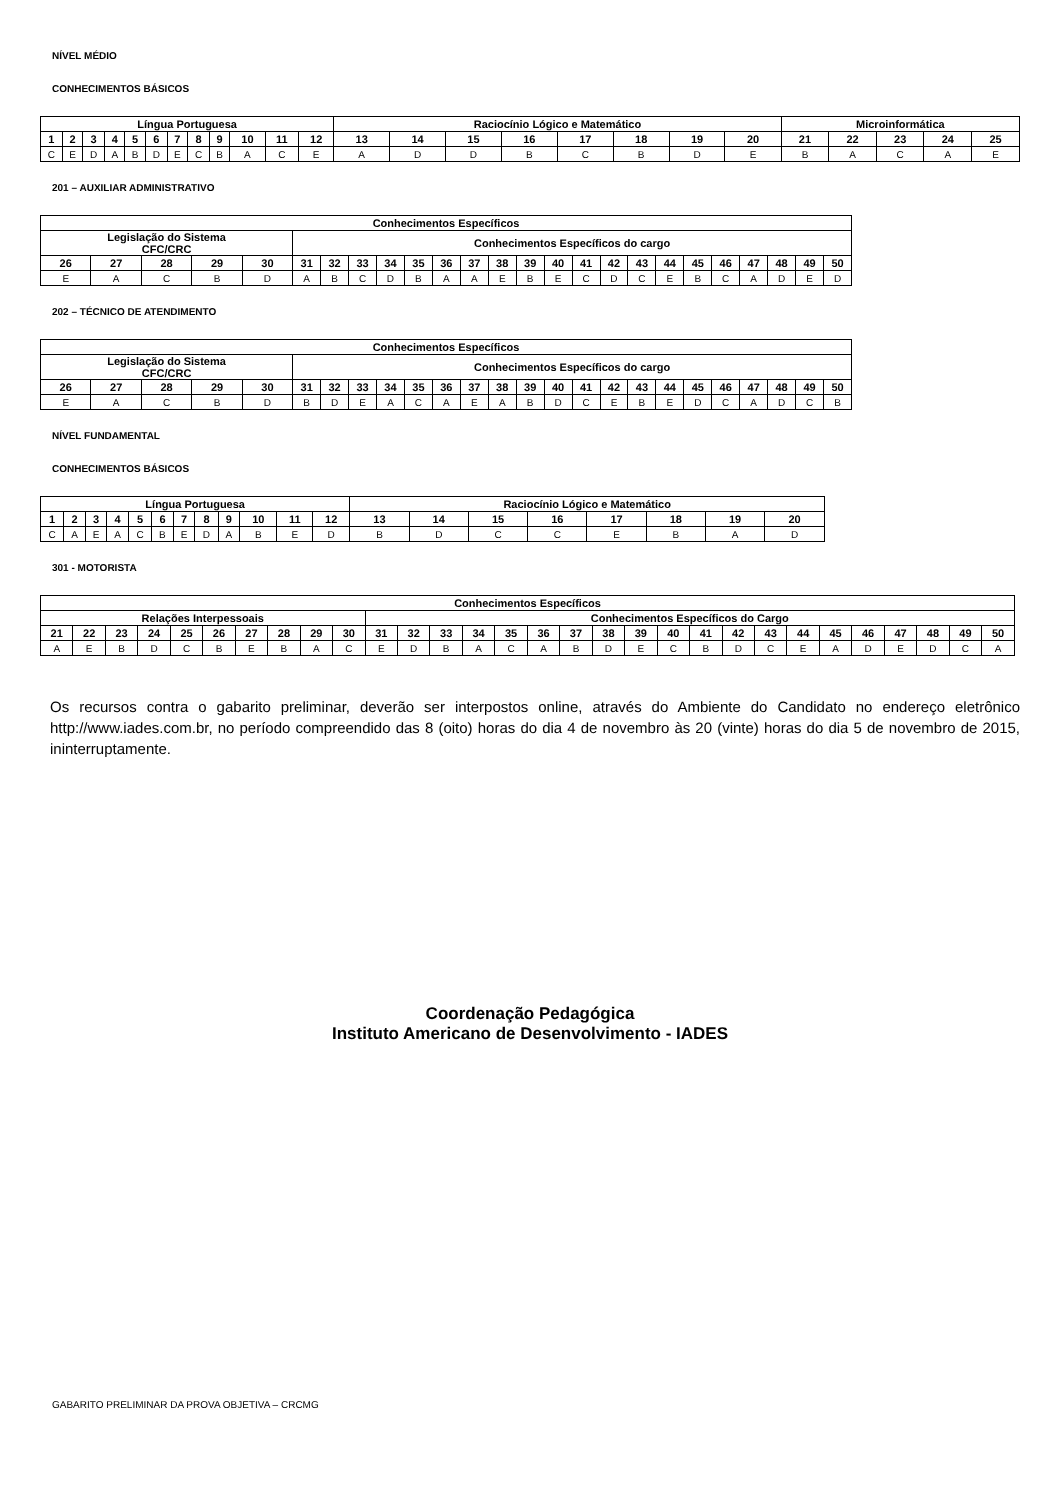NÍVEL MÉDIO
CONHECIMENTOS BÁSICOS
| Língua Portuguesa | | | | | | | | | | | | Raciocínio Lógico e Matemático | | | | | | | | Microinformática | | | | |
| --- | --- | --- | --- | --- | --- | --- | --- | --- | --- | --- | --- | --- | --- | --- | --- | --- | --- | --- | --- | --- | --- | --- | --- | --- |
| 1 | 2 | 3 | 4 | 5 | 6 | 7 | 8 | 9 | 10 | 11 | 12 | 13 | 14 | 15 | 16 | 17 | 18 | 19 | 20 | 21 | 22 | 23 | 24 | 25 |
| C | E | D | A | B | D | E | C | B | A | C | E | A | D | D | B | C | B | D | E | B | A | C | A | E |
201 – AUXILIAR ADMINISTRATIVO
| Conhecimentos Específicos | | | | | | | | | | | | | | | | | | | | | | | | |
| --- | --- | --- | --- | --- | --- | --- | --- | --- | --- | --- | --- | --- | --- | --- | --- | --- | --- | --- | --- | --- | --- | --- | --- | --- |
| Legislação do Sistema CFC/CRC | | | | | Conhecimentos Específicos do cargo | | | | | | | | | | | | | | | | | | | |
| 26 | 27 | 28 | 29 | 30 | 31 | 32 | 33 | 34 | 35 | 36 | 37 | 38 | 39 | 40 | 41 | 42 | 43 | 44 | 45 | 46 | 47 | 48 | 49 | 50 |
| E | A | C | B | D | A | B | C | D | B | A | A | E | B | E | C | D | C | E | B | C | A | D | E | D |
202 – TÉCNICO DE ATENDIMENTO
| Conhecimentos Específicos | | | | | | | | | | | | | | | | | | | | | | | | |
| --- | --- | --- | --- | --- | --- | --- | --- | --- | --- | --- | --- | --- | --- | --- | --- | --- | --- | --- | --- | --- | --- | --- | --- | --- |
| Legislação do Sistema CFC/CRC | | | | | Conhecimentos Específicos do cargo | | | | | | | | | | | | | | | | | | | |
| 26 | 27 | 28 | 29 | 30 | 31 | 32 | 33 | 34 | 35 | 36 | 37 | 38 | 39 | 40 | 41 | 42 | 43 | 44 | 45 | 46 | 47 | 48 | 49 | 50 |
| E | A | C | B | D | B | D | E | A | C | A | E | A | B | D | C | E | B | E | D | C | A | D | C | B |
NÍVEL FUNDAMENTAL
CONHECIMENTOS BÁSICOS
| Língua Portuguesa | | | | | | | | | | | | Raciocínio Lógico e Matemático | | | | | | | |
| --- | --- | --- | --- | --- | --- | --- | --- | --- | --- | --- | --- | --- | --- | --- | --- | --- | --- | --- | --- |
| 1 | 2 | 3 | 4 | 5 | 6 | 7 | 8 | 9 | 10 | 11 | 12 | 13 | 14 | 15 | 16 | 17 | 18 | 19 | 20 |
| C | A | E | A | C | B | E | D | A | B | E | D | B | D | C | C | E | B | A | D |
301 - MOTORISTA
| Conhecimentos Específicos | | | | | | | | | | | | | | | | | | | | | | | | | | | | | |
| --- | --- | --- | --- | --- | --- | --- | --- | --- | --- | --- | --- | --- | --- | --- | --- | --- | --- | --- | --- | --- | --- | --- | --- | --- | --- | --- | --- | --- | --- |
| Relações Interpessoais | | | | | | | | | | Conhecimentos Específicos do Cargo | | | | | | | | | | | | | | | | | | | |
| 21 | 22 | 23 | 24 | 25 | 26 | 27 | 28 | 29 | 30 | 31 | 32 | 33 | 34 | 35 | 36 | 37 | 38 | 39 | 40 | 41 | 42 | 43 | 44 | 45 | 46 | 47 | 48 | 49 | 50 |
| A | E | B | D | C | B | E | B | A | C | E | D | B | A | C | A | B | D | E | C | B | D | C | E | A | D | E | D | C | A |
Os recursos contra o gabarito preliminar, deverão ser interpostos online, através do Ambiente do Candidato no endereço eletrônico http://www.iades.com.br, no período compreendido das 8 (oito) horas do dia 4 de novembro às 20 (vinte) horas do dia 5 de novembro de 2015, ininterruptamente.
Coordenação Pedagógica
Instituto Americano de Desenvolvimento - IADES
GABARITO PRELIMINAR DA PROVA OBJETIVA – CRCMG